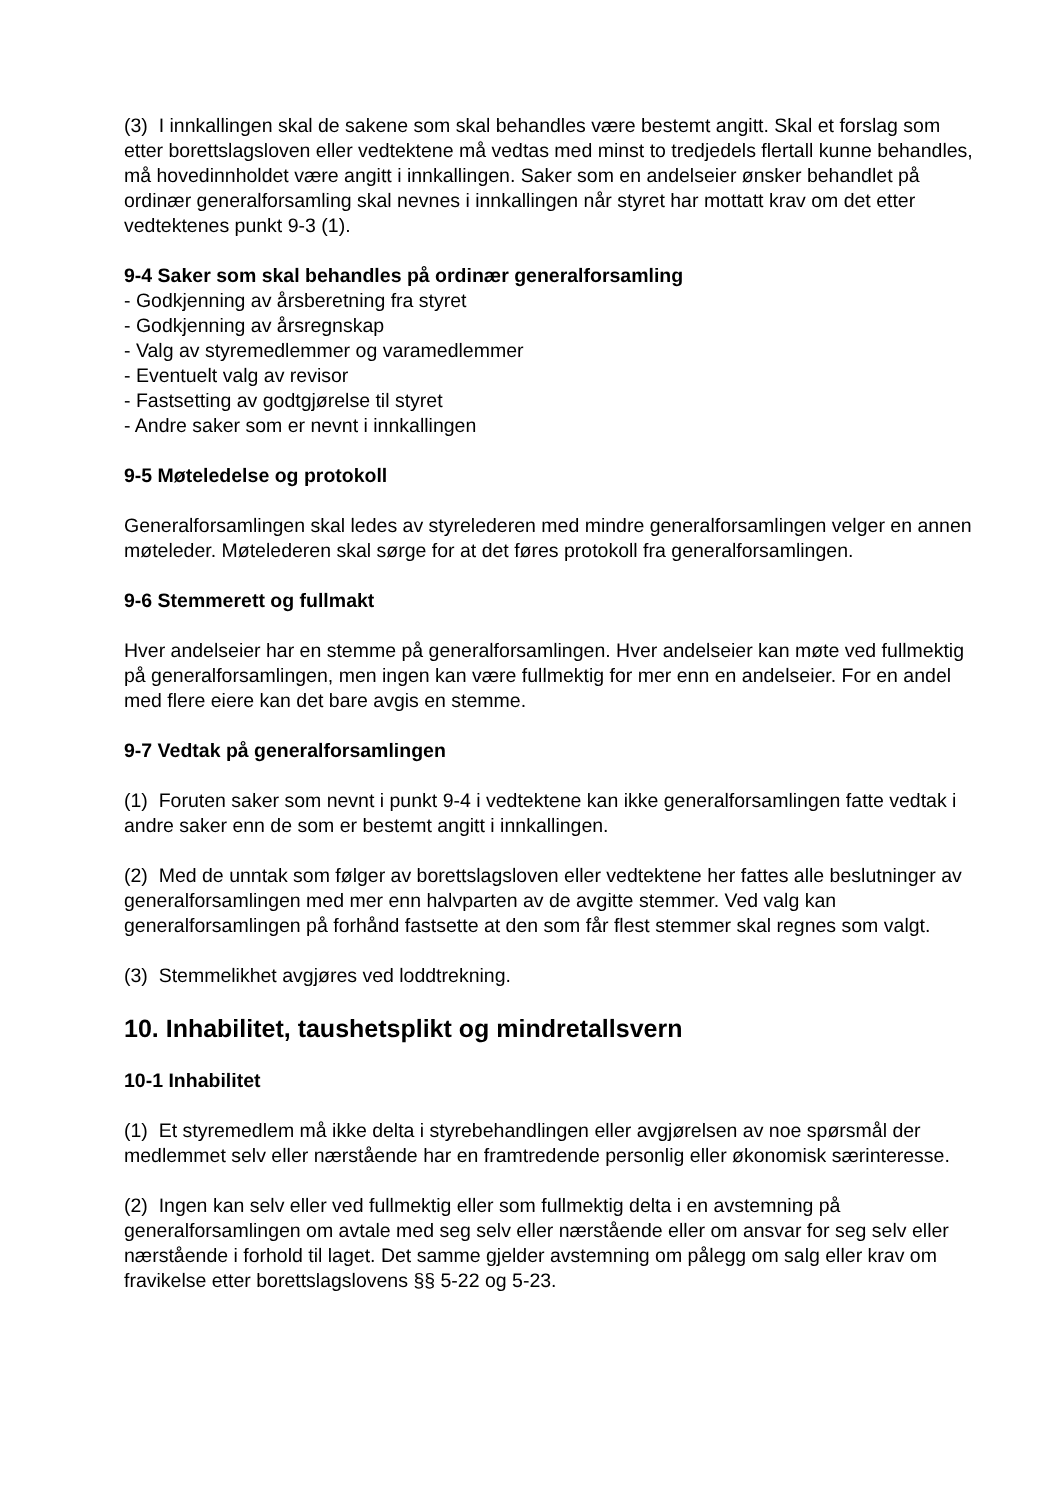(3) I innkallingen skal de sakene som skal behandles være bestemt angitt. Skal et forslag som etter borettslagsloven eller vedtektene må vedtas med minst to tredjedels flertall kunne behandles, må hovedinnholdet være angitt i innkallingen. Saker som en andelseier ønsker behandlet på ordinær generalforsamling skal nevnes i innkallingen når styret har mottatt krav om det etter vedtektenes punkt 9-3 (1).
9-4 Saker som skal behandles på ordinær generalforsamling
- Godkjenning av årsberetning fra styret
- Godkjenning av årsregnskap
- Valg av styremedlemmer og varamedlemmer
- Eventuelt valg av revisor
- Fastsetting av godtgjørelse til styret
- Andre saker som er nevnt i innkallingen
9-5 Møteledelse og protokoll
Generalforsamlingen skal ledes av styrelederen med mindre generalforsamlingen velger en annen møteleder. Møtelederen skal sørge for at det føres protokoll fra generalforsamlingen.
9-6 Stemmerett og fullmakt
Hver andelseier har en stemme på generalforsamlingen. Hver andelseier kan møte ved fullmektig på generalforsamlingen, men ingen kan være fullmektig for mer enn en andelseier. For en andel med flere eiere kan det bare avgis en stemme.
9-7 Vedtak på generalforsamlingen
(1) Foruten saker som nevnt i punkt 9-4 i vedtektene kan ikke generalforsamlingen fatte vedtak i andre saker enn de som er bestemt angitt i innkallingen.
(2) Med de unntak som følger av borettslagsloven eller vedtektene her fattes alle beslutninger av generalforsamlingen med mer enn halvparten av de avgitte stemmer. Ved valg kan generalforsamlingen på forhånd fastsette at den som får flest stemmer skal regnes som valgt.
(3) Stemmelikhet avgjøres ved loddtrekning.
10. Inhabilitet, taushetsplikt og mindretallsvern
10-1 Inhabilitet
(1) Et styremedlem må ikke delta i styrebehandlingen eller avgjørelsen av noe spørsmål der medlemmet selv eller nærstående har en framtredende personlig eller økonomisk særinteresse.
(2) Ingen kan selv eller ved fullmektig eller som fullmektig delta i en avstemning på generalforsamlingen om avtale med seg selv eller nærstående eller om ansvar for seg selv eller nærstående i forhold til laget. Det samme gjelder avstemning om pålegg om salg eller krav om fravikelse etter borettslagslovens §§ 5-22 og 5-23.